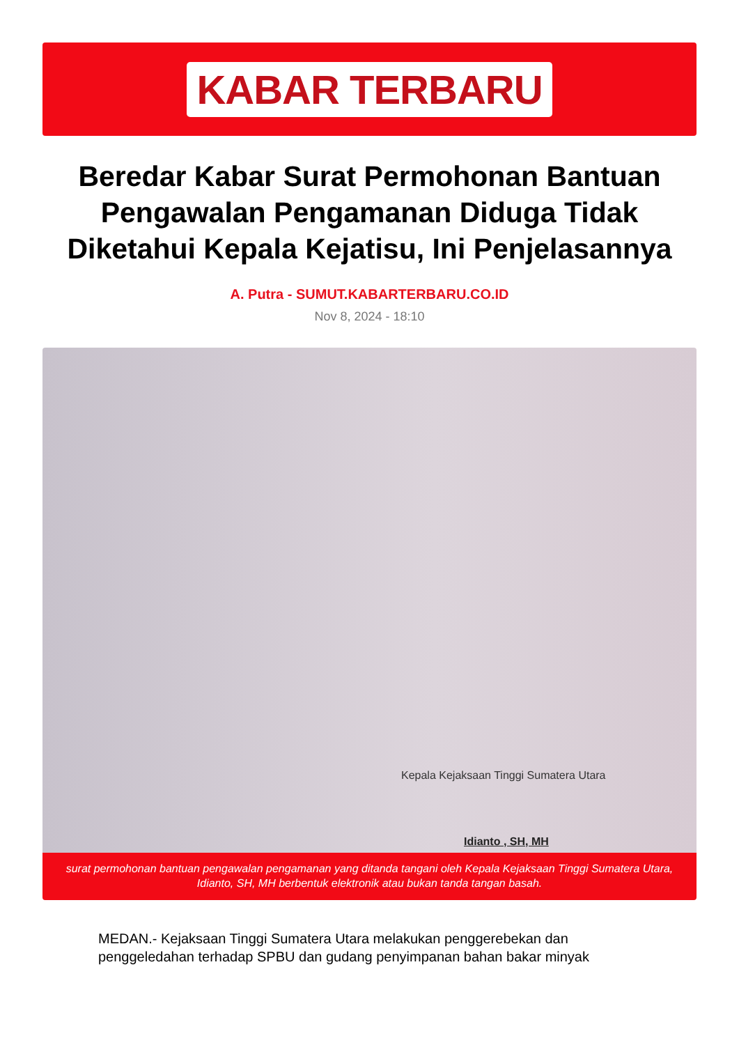KABAR TERBARU
Beredar Kabar Surat Permohonan Bantuan Pengawalan Pengamanan Diduga Tidak Diketahui Kepala Kejatisu, Ini Penjelasannya
A. Putra - SUMUT.KABARTERBARU.CO.ID
Nov 8, 2024 - 18:10
Kepala Kejaksaan Tinggi Sumatera Utara
Idianto , SH, MH
surat permohonan bantuan pengawalan pengamanan yang ditanda tangani oleh Kepala Kejaksaan Tinggi Sumatera Utara, Idianto, SH, MH berbentuk elektronik atau bukan tanda tangan basah.
MEDAN.- Kejaksaan Tinggi Sumatera Utara melakukan penggerebekan dan penggeledahan terhadap SPBU dan gudang penyimpanan bahan bakar minyak